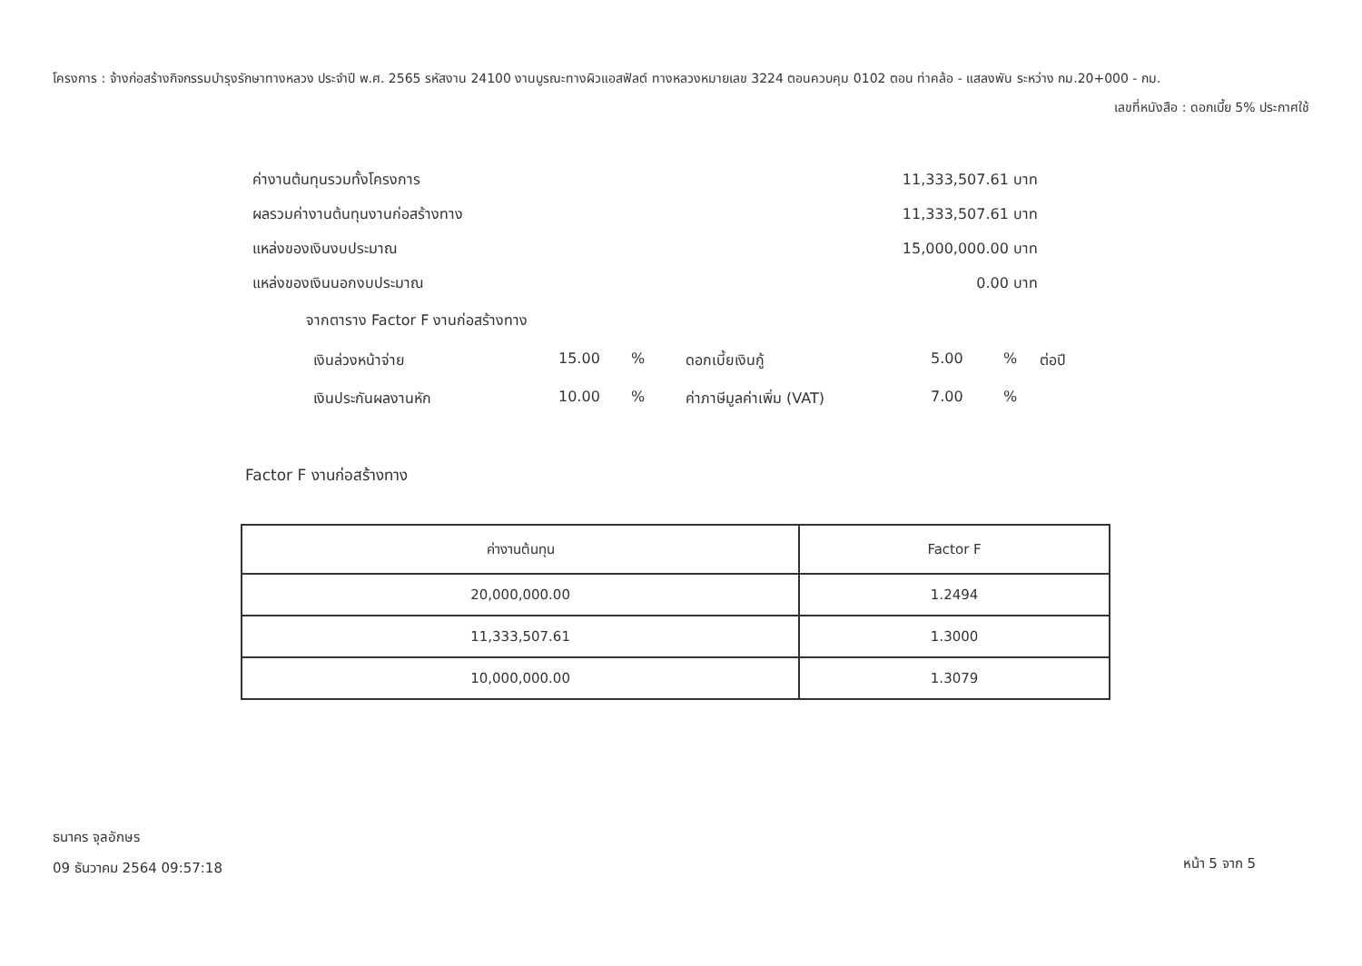โครงการ : จ้างก่อสร้างกิจกรรมบำรุงรักษาทางหลวง ประจำปี พ.ศ. 2565 รหัสงาน 24100 งานบูรณะทางผิวแอสฟัลต์ ทางหลวงหมายเลข 3224 ตอนควบคุม 0102 ตอน ท่าคล้อ - แสลงพัน ระหว่าง กม.20+000 - กม.
เลขที่หนังสือ : ดอกเบี้ย 5% ประกาศใช้
ค่างานต้นทุนรวมทั้งโครงการ 11,333,507.61 บาท
ผลรวมค่างานต้นทุนงานก่อสร้างทาง 11,333,507.61 บาท
แหล่งของเงินงบประมาณ 15,000,000.00 บาท
แหล่งของเงินนอกงบประมาณ 0.00 บาท
จากตาราง Factor F งานก่อสร้างทาง
เงินล่วงหน้าจ่าย 15.00% ดอกเบี้ยเงินกู้ 5.00% ต่อปี เงินประกันผลงานหัก 10.00% ค่าภาษีมูลค่าเพิ่ม (VAT) 7.00%
Factor F งานก่อสร้างทาง
| ค่างานต้นทุน | Factor F |
| --- | --- |
| 20,000,000.00 | 1.2494 |
| 11,333,507.61 | 1.3000 |
| 10,000,000.00 | 1.3079 |
ธนาคร จุลอักษร
09 ธันวาคม 2564 09:57:18
หน้า 5 จาก 5